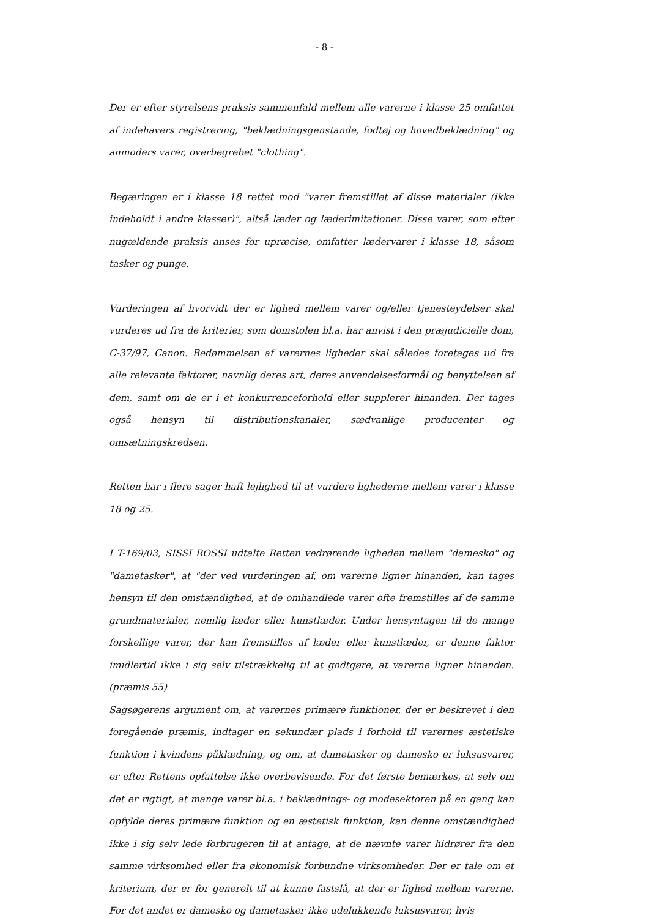- 8 -
Der er efter styrelsens praksis sammenfald mellem alle varerne i klasse 25 omfattet af indehavers registrering, "beklædningsgenstande, fodtøj og hovedbeklædning" og anmoders varer, overbegrebet "clothing".
Begæringen er i klasse 18 rettet mod "varer fremstillet af disse materialer (ikke indeholdt i andre klasser)", altså læder og læderimitationer. Disse varer, som efter nugældende praksis anses for upræcise, omfatter lædervarer i klasse 18, såsom tasker og punge.
Vurderingen af hvorvidt der er lighed mellem varer og/eller tjenesteydelser skal vurderes ud fra de kriterier, som domstolen bl.a. har anvist i den præjudicielle dom, C-37/97, Canon. Bedømmelsen af varernes ligheder skal således foretages ud fra alle relevante faktorer, navnlig deres art, deres anvendelsesformål og benyttelsen af dem, samt om de er i et konkurrenceforhold eller supplerer hinanden. Der tages også hensyn til distributionskanaler, sædvanlige producenter og omsætningskredsen.
Retten har i flere sager haft lejlighed til at vurdere lighederne mellem varer i klasse 18 og 25.
I T-169/03, SISSI ROSSI udtalte Retten vedrørende ligheden mellem "damesko" og "dametasker", at "der ved vurderingen af, om varerne ligner hinanden, kan tages hensyn til den omstændighed, at de omhandlede varer ofte fremstilles af de samme grundmaterialer, nemlig læder eller kunstlæder. Under hensyntagen til de mange forskellige varer, der kan fremstilles af læder eller kunstlæder, er denne faktor imidlertid ikke i sig selv tilstrækkelig til at godtgøre, at varerne ligner hinanden. (præmis 55)
Sagsøgerens argument om, at varernes primære funktioner, der er beskrevet i den foregående præmis, indtager en sekundær plads i forhold til varernes æstetiske funktion i kvindens påklædning, og om, at dametasker og damesko er luksusvarer, er efter Rettens opfattelse ikke overbevisende. For det første bemærkes, at selv om det er rigtigt, at mange varer bl.a. i beklædnings- og modesektoren på en gang kan opfylde deres primære funktion og en æstetisk funktion, kan denne omstændighed ikke i sig selv lede forbrugeren til at antage, at de nævnte varer hidrører fra den samme virksomhed eller fra økonomisk forbundne virksomheder. Der er tale om et kriterium, der er for generelt til at kunne fastslå, at der er lighed mellem varerne. For det andet er damesko og dametasker ikke udelukkende luksusvarer, hvis